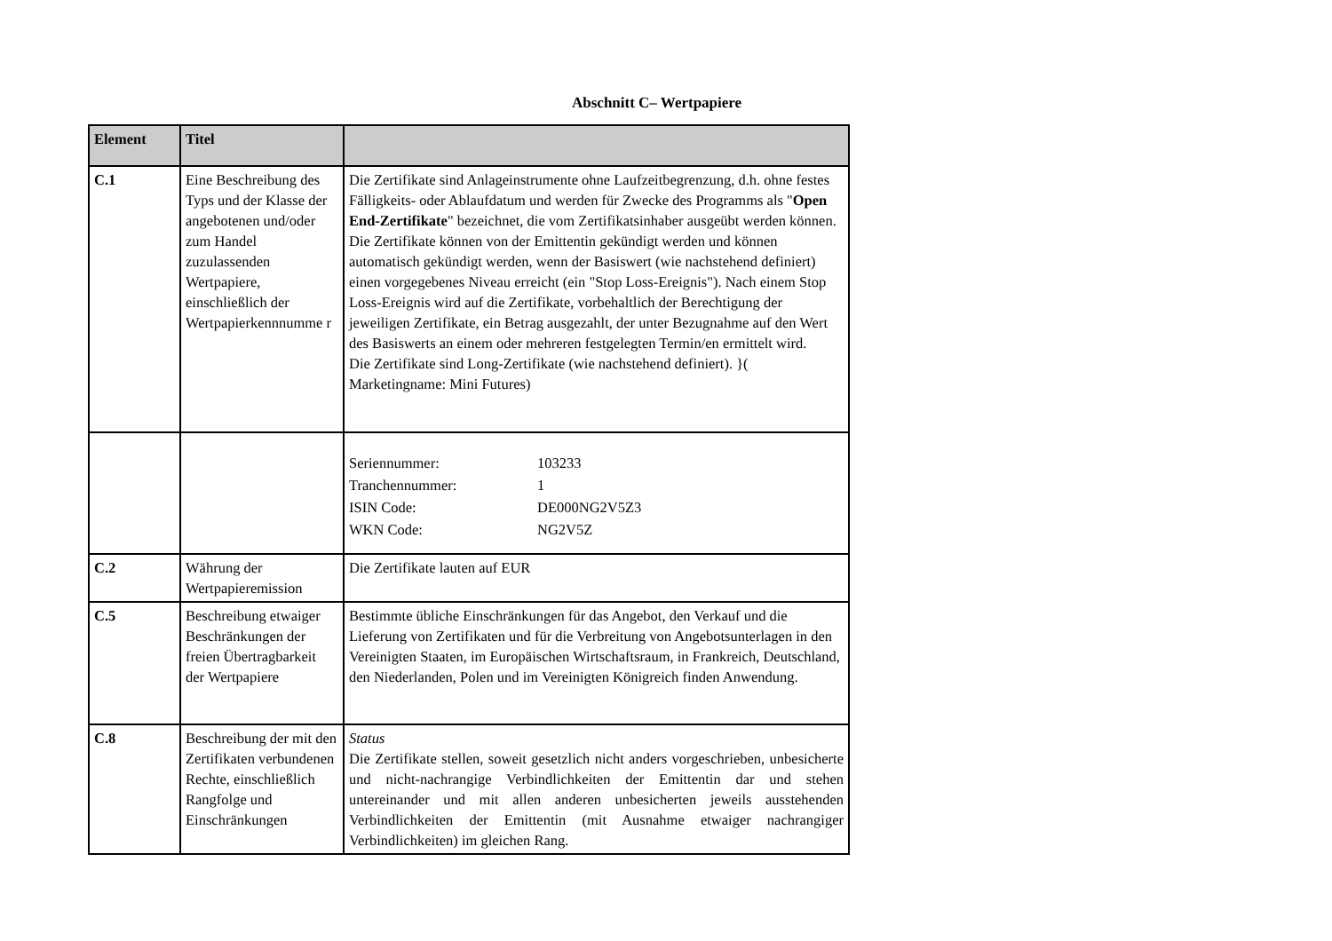Abschnitt C– Wertpapiere
| Element | Titel | |
| --- | --- | --- |
| C.1 | Eine Beschreibung des Typs und der Klasse der angebotenen und/oder zum Handel zuzulassenden Wertpapiere, einschließlich der Wertpapierkennnumme r | Die Zertifikate sind Anlageinstrumente ohne Laufzeitbegrenzung, d.h. ohne festes Fälligkeits- oder Ablaufdatum und werden für Zwecke des Programms als " Open End-Zertifikate " bezeichnet, die vom Zertifikatsinhaber ausgeübt werden können. Die Zertifikate können von der Emittentin gekündigt werden und können automatisch gekündigt werden, wenn der Basiswert (wie nachstehend definiert) einen vorgegebenes Niveau erreicht (ein "Stop Loss-Ereignis"). Nach einem Stop Loss-Ereignis wird auf die Zertifikate, vorbehaltlich der Berechtigung der jeweiligen Zertifikate, ein Betrag ausgezahlt, der unter Bezugnahme auf den Wert des Basiswerts an einem oder mehreren festgelegten Termin/en ermittelt wird. Die Zertifikate sind Long-Zertifikate (wie nachstehend definiert). }( Marketingname: Mini Futures) |
| | | / Seriennummer: / 103233 / / Tranchennummer: / 1 / / ISIN Code: / DE000NG2V5Z3 / / WKN Code: / NG2V5Z / |
| C.2 | Währung der Wertpapieremission | Die Zertifikate lauten auf EUR |
| C.5 | Beschreibung etwaiger Beschränkungen der freien Übertragbarkeit der Wertpapiere | Bestimmte übliche Einschränkungen für das Angebot, den Verkauf und die Lieferung von Zertifikaten und für die Verbreitung von Angebotsunterlagen in den Vereinigten Staaten, im Europäischen Wirtschaftsraum, in Frankreich, Deutschland, den Niederlanden, Polen und im Vereinigten Königreich finden Anwendung. |
| C.8 | Beschreibung der mit den Zertifikaten verbundenen Rechte, einschließlich Rangfolge und Einschränkungen | Status Die Zertifikate stellen, soweit gesetzlich nicht anders vorgeschrieben, unbesicherte und nicht-nachrangige Verbindlichkeiten der Emittentin dar und stehen untereinander und mit allen anderen unbesicherten jeweils ausstehenden Verbindlichkeiten der Emittentin (mit Ausnahme etwaiger nachrangiger Verbindlichkeiten) im gleichen Rang. |